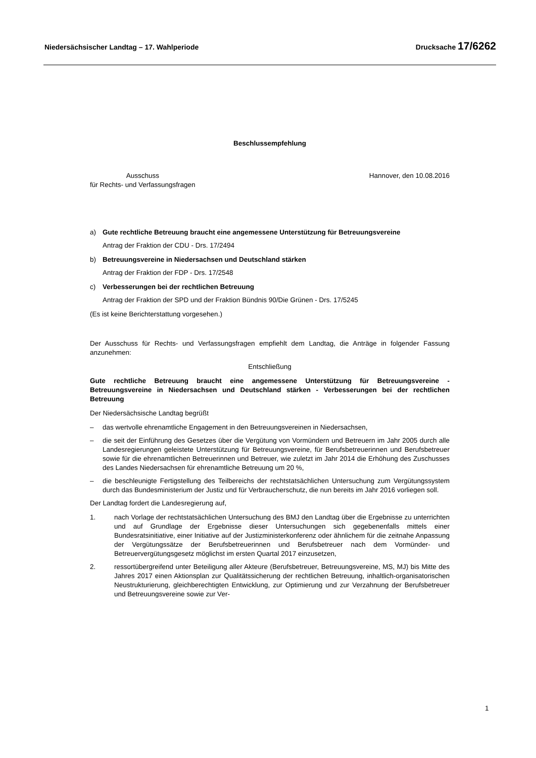Niedersächsischer Landtag – 17. Wahlperiode Drucksache 17/6262
Beschlussempfehlung
Ausschuss
für Rechts- und Verfassungsfragen
Hannover, den 10.08.2016
a) Gute rechtliche Betreuung braucht eine angemessene Unterstützung für Betreuungsvereine
Antrag der Fraktion der CDU - Drs. 17/2494
b) Betreuungsvereine in Niedersachsen und Deutschland stärken
Antrag der Fraktion der FDP - Drs. 17/2548
c) Verbesserungen bei der rechtlichen Betreuung
Antrag der Fraktion der SPD und der Fraktion Bündnis 90/Die Grünen - Drs. 17/5245
(Es ist keine Berichterstattung vorgesehen.)
Der Ausschuss für Rechts- und Verfassungsfragen empfiehlt dem Landtag, die Anträge in folgender Fassung anzunehmen:
Entschließung
Gute rechtliche Betreuung braucht eine angemessene Unterstützung für Betreuungsvereine - Betreuungsvereine in Niedersachsen und Deutschland stärken - Verbesserungen bei der rechtlichen Betreuung
Der Niedersächsische Landtag begrüßt
– das wertvolle ehrenamtliche Engagement in den Betreuungsvereinen in Niedersachsen,
– die seit der Einführung des Gesetzes über die Vergütung von Vormündern und Betreuern im Jahr 2005 durch alle Landesregierungen geleistete Unterstützung für Betreuungsvereine, für Berufsbetreuerinnen und Berufsbetreuer sowie für die ehrenamtlichen Betreuerinnen und Betreuer, wie zuletzt im Jahr 2014 die Erhöhung des Zuschusses des Landes Niedersachsen für ehrenamtliche Betreuung um 20 %,
– die beschleunigte Fertigstellung des Teilbereichs der rechtstatsächlichen Untersuchung zum Vergütungssystem durch das Bundesministerium der Justiz und für Verbraucherschutz, die nun bereits im Jahr 2016 vorliegen soll.
Der Landtag fordert die Landesregierung auf,
1. nach Vorlage der rechtstatsächlichen Untersuchung des BMJ den Landtag über die Ergebnisse zu unterrichten und auf Grundlage der Ergebnisse dieser Untersuchungen sich gegebenenfalls mittels einer Bundesratsinitiative, einer Initiative auf der Justizministerkonferenz oder ähnlichem für die zeitnahe Anpassung der Vergütungssätze der Berufsbetreuerinnen und Berufsbetreuer nach dem Vormünder- und Betreuervergütungsgesetz möglichst im ersten Quartal 2017 einzusetzen,
2. ressortübergreifend unter Beteiligung aller Akteure (Berufsbetreuer, Betreuungsvereine, MS, MJ) bis Mitte des Jahres 2017 einen Aktionsplan zur Qualitätssicherung der rechtlichen Betreuung, inhaltlich-organisatorischen Neustrukturierung, gleichberechtigten Entwicklung, zur Optimierung und zur Verzahnung der Berufsbetreuer und Betreuungsvereine sowie zur Ver-
1